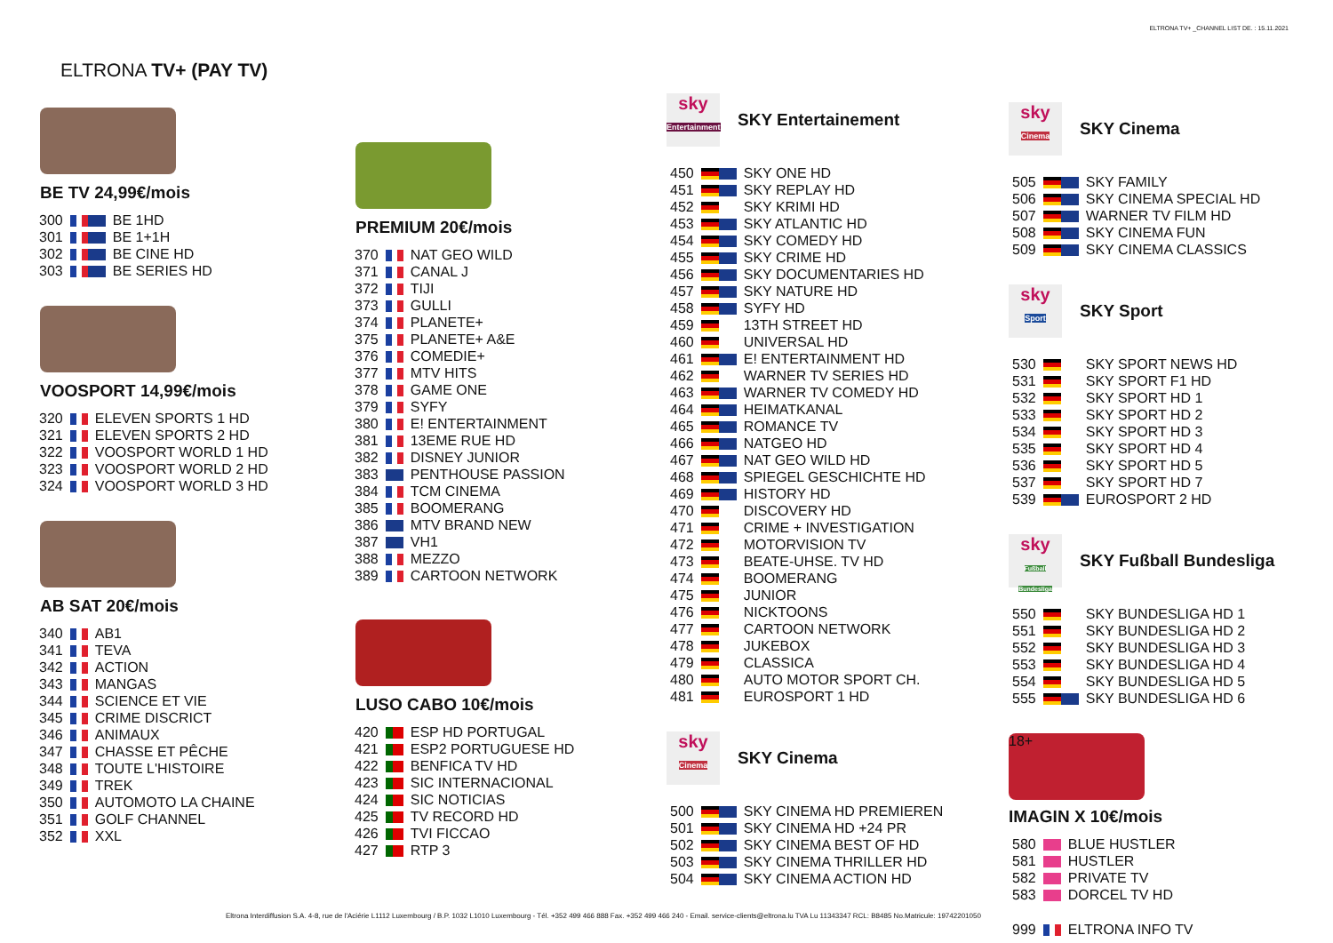ELTRONA TV+ _CHANNEL LIST DE. : 15.11.2021
ELTRONA TV+ (PAY TV)
BE TV 24,99€/mois
| 300 | | BE 1HD |
| 301 | | BE 1+1H |
| 302 | | BE CINE HD |
| 303 | | BE SERIES HD |
VOOSPORT 14,99€/mois
| 320 | | ELEVEN SPORTS 1 HD |
| 321 | | ELEVEN SPORTS 2 HD |
| 322 | | VOOSPORT WORLD 1 HD |
| 323 | | VOOSPORT WORLD 2 HD |
| 324 | | VOOSPORT WORLD 3 HD |
AB SAT 20€/mois
| 340 | | AB1 |
| 341 | | TEVA |
| 342 | | ACTION |
| 343 | | MANGAS |
| 344 | | SCIENCE ET VIE |
| 345 | | CRIME DISCRICT |
| 346 | | ANIMAUX |
| 347 | | CHASSE ET PÊCHE |
| 348 | | TOUTE L'HISTOIRE |
| 349 | | TREK |
| 350 | | AUTOMOTO LA CHAINE |
| 351 | | GOLF CHANNEL |
| 352 | | XXL |
PREMIUM 20€/mois
| 370 | | NAT GEO WILD |
| 371 | | CANAL J |
| 372 | | TIJI |
| 373 | | GULLI |
| 374 | | PLANETE+ |
| 375 | | PLANETE+ A&E |
| 376 | | COMEDIE+ |
| 377 | | MTV HITS |
| 378 | | GAME ONE |
| 379 | | SYFY |
| 380 | | E! ENTERTAINMENT |
| 381 | | 13EME RUE HD |
| 382 | | DISNEY JUNIOR |
| 383 | | PENTHOUSE PASSION |
| 384 | | TCM CINEMA |
| 385 | | BOOMERANG |
| 386 | | MTV BRAND NEW |
| 387 | | VH1 |
| 388 | | MEZZO |
| 389 | | CARTOON NETWORK |
LUSO CABO 10€/mois
| 420 | | ESP HD PORTUGAL |
| 421 | | ESP2 PORTUGUESE HD |
| 422 | | BENFICA TV HD |
| 423 | | SIC INTERNACIONAL |
| 424 | | SIC NOTICIAS |
| 425 | | TV RECORD HD |
| 426 | | TVI FICCAO |
| 427 | | RTP 3 |
sky
Entertainment
SKY Entertainement
| 450 | | SKY ONE HD |
| 451 | | SKY REPLAY HD |
| 452 | | SKY KRIMI HD |
| 453 | | SKY ATLANTIC HD |
| 454 | | SKY COMEDY HD |
| 455 | | SKY CRIME HD |
| 456 | | SKY DOCUMENTARIES HD |
| 457 | | SKY NATURE HD |
| 458 | | SYFY HD |
| 459 | | 13TH STREET HD |
| 460 | | UNIVERSAL HD |
| 461 | | E! ENTERTAINMENT HD |
| 462 | | WARNER TV SERIES HD |
| 463 | | WARNER TV COMEDY HD |
| 464 | | HEIMATKANAL |
| 465 | | ROMANCE TV |
| 466 | | NATGEO HD |
| 467 | | NAT GEO WILD HD |
| 468 | | SPIEGEL GESCHICHTE HD |
| 469 | | HISTORY HD |
| 470 | | DISCOVERY HD |
| 471 | | CRIME + INVESTIGATION |
| 472 | | MOTORVISION TV |
| 473 | | BEATE-UHSE. TV HD |
| 474 | | BOOMERANG |
| 475 | | JUNIOR |
| 476 | | NICKTOONS |
| 477 | | CARTOON NETWORK |
| 478 | | JUKEBOX |
| 479 | | CLASSICA |
| 480 | | AUTO MOTOR SPORT CH. |
| 481 | | EUROSPORT 1 HD |
sky
Cinema
SKY Cinema
| 500 | | SKY CINEMA HD PREMIEREN |
| 501 | | SKY CINEMA HD +24 PR |
| 502 | | SKY CINEMA BEST OF HD |
| 503 | | SKY CINEMA THRILLER HD |
| 504 | | SKY CINEMA ACTION HD |
sky
Cinema
SKY Cinema
| 505 | | SKY FAMILY |
| 506 | | SKY CINEMA SPECIAL HD |
| 507 | | WARNER TV FILM HD |
| 508 | | SKY CINEMA FUN |
| 509 | | SKY CINEMA CLASSICS |
sky
Sport
SKY Sport
| 530 | | SKY SPORT NEWS HD |
| 531 | | SKY SPORT F1 HD |
| 532 | | SKY SPORT HD 1 |
| 533 | | SKY SPORT HD 2 |
| 534 | | SKY SPORT HD 3 |
| 535 | | SKY SPORT HD 4 |
| 536 | | SKY SPORT HD 5 |
| 537 | | SKY SPORT HD 7 |
| 539 | | EUROSPORT 2 HD |
sky
Fußball Bundesliga
SKY Fußball Bundesliga
| 550 | | SKY BUNDESLIGA HD 1 |
| 551 | | SKY BUNDESLIGA HD 2 |
| 552 | | SKY BUNDESLIGA HD 3 |
| 553 | | SKY BUNDESLIGA HD 4 |
| 554 | | SKY BUNDESLIGA HD 5 |
| 555 | | SKY BUNDESLIGA HD 6 |
18+
IMAGIN X 10€/mois
| 580 | | BLUE HUSTLER |
| 581 | | HUSTLER |
| 582 | | PRIVATE TV |
| 583 | | DORCEL TV HD |
| 999 | | ELTRONA INFO TV |
Eltrona Interdiffusion S.A. 4-8, rue de l'Aciérie L1112 Luxembourg / B.P. 1032 L1010 Luxembourg - Tél. +352 499 466 888 Fax. +352 499 466 240 - Email. service-clients@eltrona.lu TVA Lu 11343347 RCL: B8485 No.Matricule: 19742201050